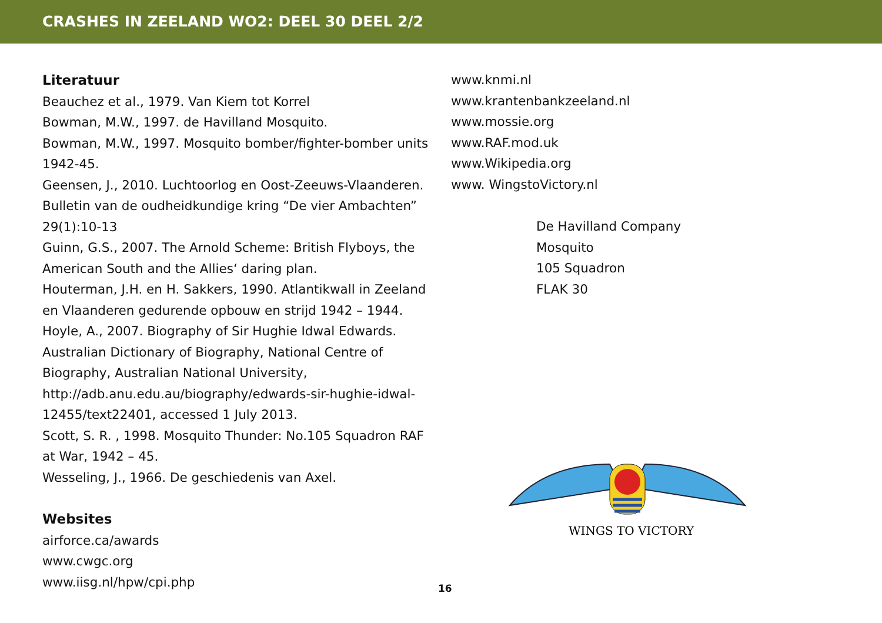CRASHES IN ZEELAND WO2: DEEL 30 DEEL 2/2
Literatuur
Beauchez et al., 1979. Van Kiem tot Korrel
Bowman, M.W., 1997. de Havilland Mosquito.
Bowman, M.W., 1997. Mosquito bomber/fighter-bomber units 1942-45.
Geensen, J., 2010. Luchtoorlog en Oost-Zeeuws-Vlaanderen. Bulletin van de oudheidkundige kring “De vier Ambachten” 29(1):10-13
Guinn, G.S., 2007. The Arnold Scheme: British Flyboys, the American South and the Allies‘ daring plan.
Houterman, J.H. en H. Sakkers, 1990. Atlantikwall in Zeeland en Vlaanderen gedurende opbouw en strijd 1942 – 1944.
Hoyle, A., 2007. Biography of Sir Hughie Idwal Edwards. Australian Dictionary of Biography, National Centre of Biography, Australian National University, http://adb.anu.edu.au/biography/edwards-sir-hughie-idwal-12455/text22401, accessed 1 July 2013.
Scott, S. R. , 1998. Mosquito Thunder: No.105 Squadron RAF at War, 1942 – 45.
Wesseling, J., 1966. De geschiedenis van Axel.
Websites
airforce.ca/awards
www.cwgc.org
www.iisg.nl/hpw/cpi.php
www.knmi.nl
www.krantenbankzeeland.nl
www.mossie.org
www.RAF.mod.uk
www.Wikipedia.org
www. WingstoVictory.nl
De Havilland Company
Mosquito
105 Squadron
FLAK 30
WINGS TO VICTORY
16